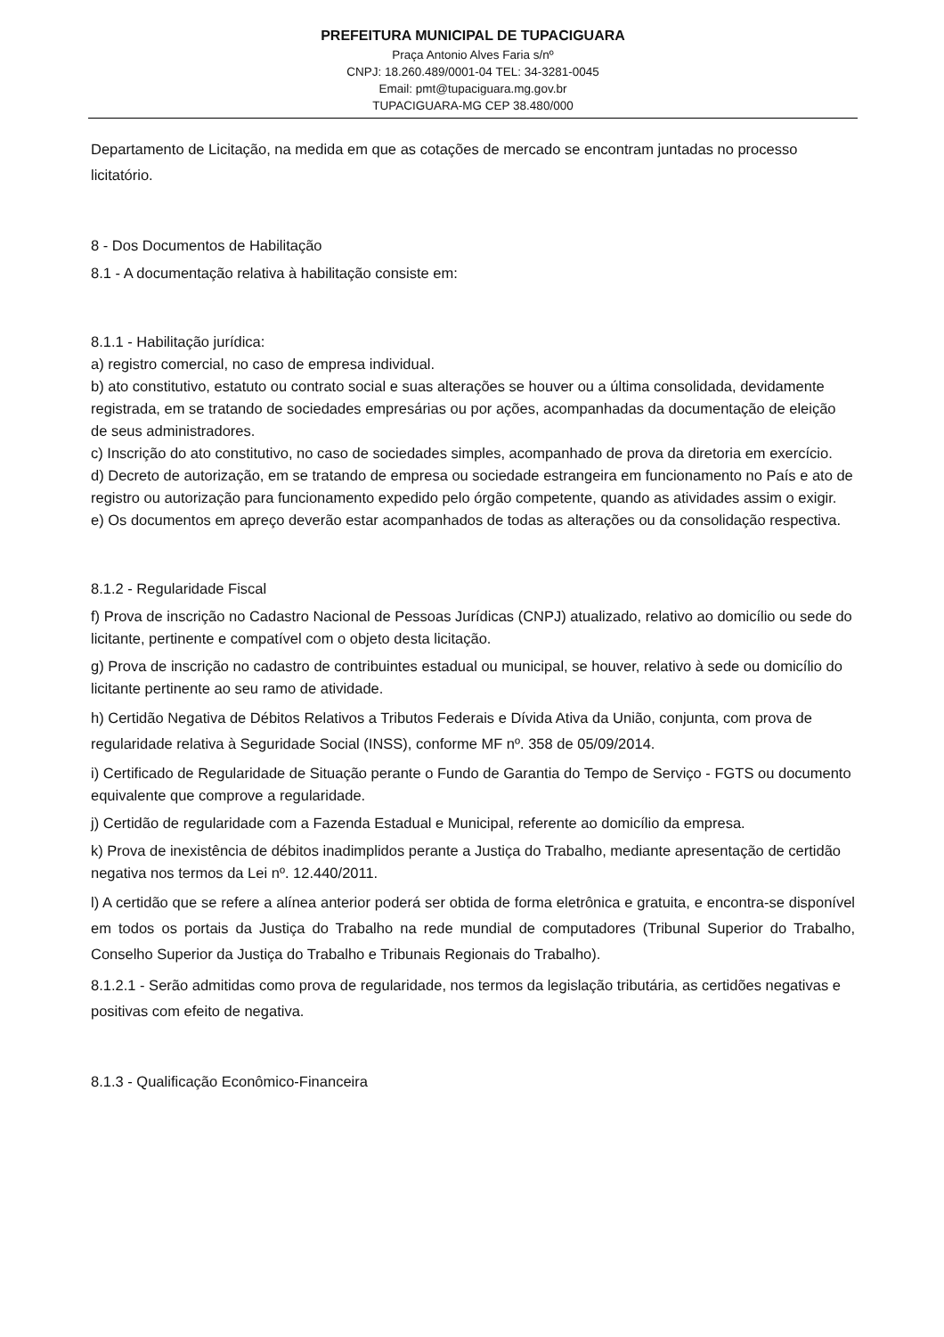PREFEITURA MUNICIPAL DE TUPACIGUARA
Praça Antonio Alves Faria s/nº
CNPJ: 18.260.489/0001-04 TEL: 34-3281-0045
Email: pmt@tupaciguara.mg.gov.br
TUPACIGUARA-MG CEP 38.480/000
Departamento de Licitação, na medida em que as cotações de mercado se encontram juntadas no processo licitatório.
8 - Dos Documentos de Habilitação
8.1 - A documentação relativa à habilitação consiste em:
8.1.1 - Habilitação jurídica:
a) registro comercial, no caso de empresa individual.
b) ato constitutivo, estatuto ou contrato social e suas alterações se houver ou a última consolidada, devidamente registrada, em se tratando de sociedades empresárias ou por ações, acompanhadas da documentação de eleição de seus administradores.
c) Inscrição do ato constitutivo, no caso de sociedades simples, acompanhado de prova da diretoria em exercício.
d) Decreto de autorização, em se tratando de empresa ou sociedade estrangeira em funcionamento no País e ato de registro ou autorização para funcionamento expedido pelo órgão competente, quando as atividades assim o exigir.
e) Os documentos em apreço deverão estar acompanhados de todas as alterações ou da consolidação respectiva.
8.1.2 - Regularidade Fiscal
f) Prova de inscrição no Cadastro Nacional de Pessoas Jurídicas (CNPJ) atualizado, relativo ao domicílio ou sede do licitante, pertinente e compatível com o objeto desta licitação.
g) Prova de inscrição no cadastro de contribuintes estadual ou municipal, se houver, relativo à sede ou domicílio do licitante pertinente ao seu ramo de atividade.
h) Certidão Negativa de Débitos Relativos a Tributos Federais e Dívida Ativa da União, conjunta, com prova de regularidade relativa à Seguridade Social (INSS), conforme MF nº. 358 de 05/09/2014.
i) Certificado de Regularidade de Situação perante o Fundo de Garantia do Tempo de Serviço - FGTS ou documento equivalente que comprove a regularidade.
j) Certidão de regularidade com a Fazenda Estadual e Municipal, referente ao domicílio da empresa.
k) Prova de inexistência de débitos inadimplidos perante a Justiça do Trabalho, mediante apresentação de certidão negativa nos termos da Lei nº. 12.440/2011.
l) A certidão que se refere a alínea anterior poderá ser obtida de forma eletrônica e gratuita, e encontra-se disponível em todos os portais da Justiça do Trabalho na rede mundial de computadores (Tribunal Superior do Trabalho, Conselho Superior da Justiça do Trabalho e Tribunais Regionais do Trabalho).
8.1.2.1 - Serão admitidas como prova de regularidade, nos termos da legislação tributária, as certidões negativas e positivas com efeito de negativa.
8.1.3 - Qualificação Econômico-Financeira